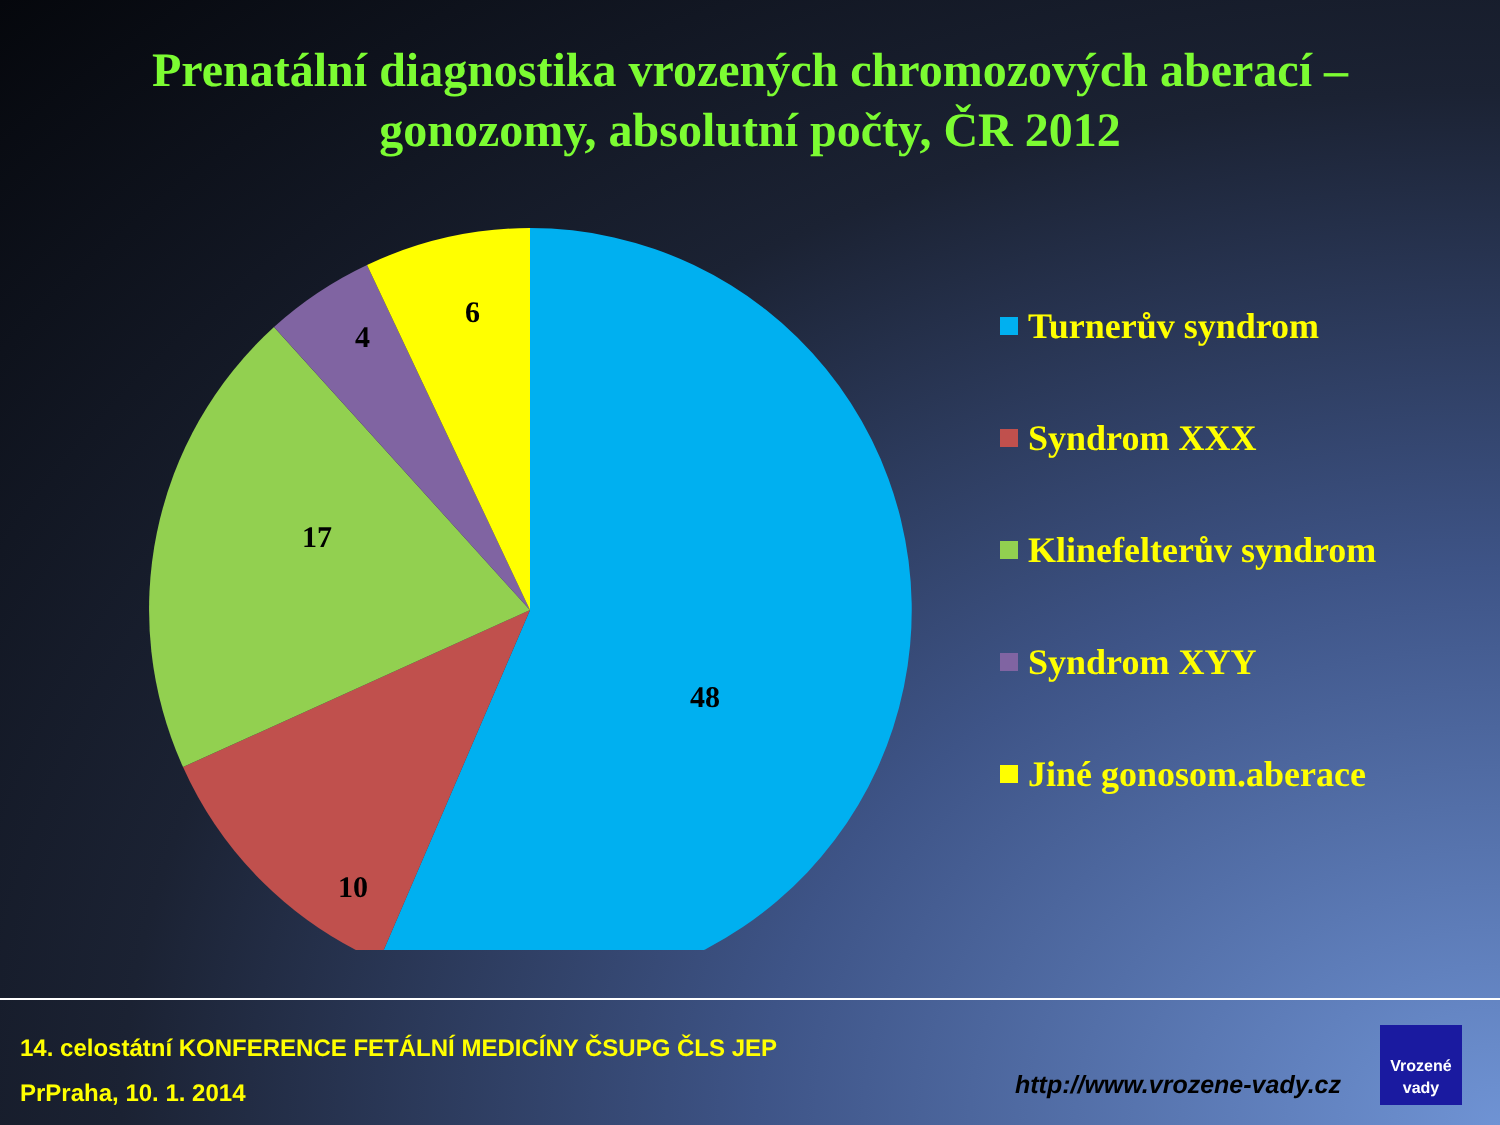Prenatální diagnostika vrozených chromozových aberací – gonozomy, absolutní počty, ČR 2012
48
10
17
4
6
Turnerův syndrom
Syndrom XXX
Klinefelterův syndrom
Syndrom XYY
Jiné gonosom.aberace
14. celostátní KONFERENCE FETÁLNÍ MEDICÍNY ČSUPG ČLS JEP
PrPraha, 10. 1. 2014
http://www.vrozene-vady.cz
Vrozené
vady